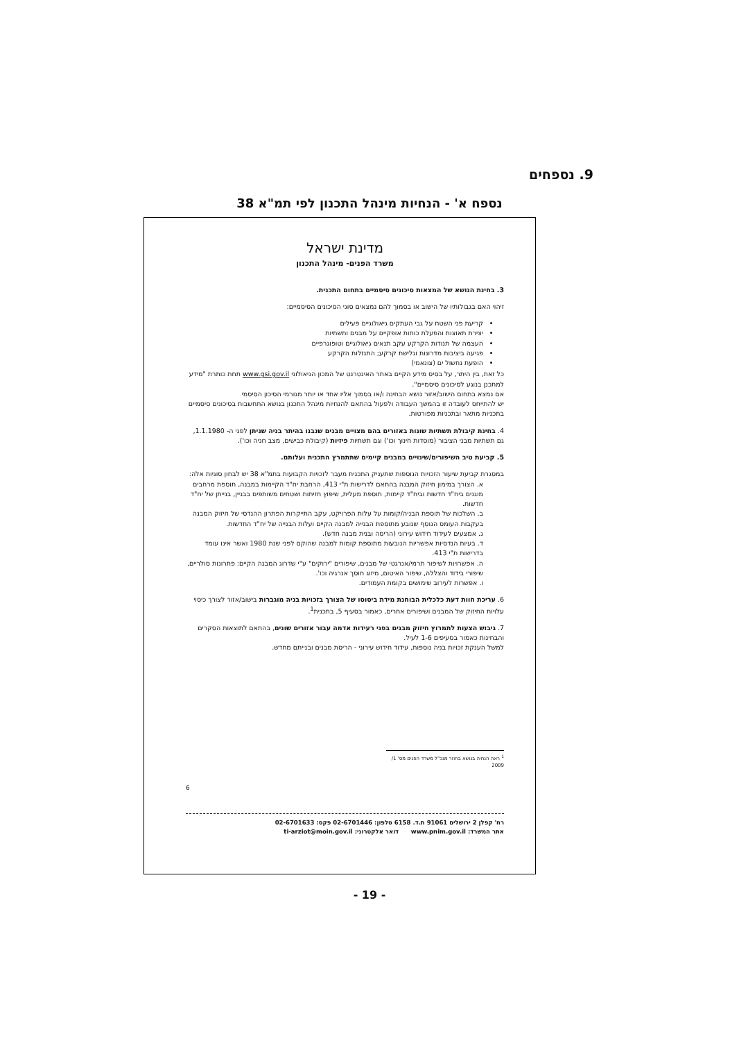9. נספחים
נספח א' - הנחיות מינהל התכנון לפי תמ"א 38
מדינת ישראל
משרד הפנים- מינהל התכנון
3. בחינת הנושא של המצאות סיכונים סיסמיים בתחום התכנית.
זיהוי האם בגבולותיו של הישוב או בסמוך להם נמצאים סוגי הסיכונים הסיסמיים:
קריעת פני השטח על גבי העתקים גיאולוגיים פעילים
יצירת תאוצות והפעלת כוחות אופקיים על מבנים ותשתיות
העצמה של תנודות הקרקע עקב תנאים גיאולוגיים וטופוגרפיים
פגיעה ביציבות מדרונות וגלישת קרקע; התנזלות הקרקע
הופעת נחשול ים (צונאמי)
כל זאת, בין היתר, על בסיס מידע הקיים באתר האינטרנט של המכון הגיאולוגי www.gsi.gov.il תחת כותרת "מידע למתכנן בנוגע לסיכונים סיסמיים".
אם נמצא בתחום הישוב/אזור נושא הבחינה ו/או בסמוך אליו אחד או יותר מגורמי הסיכון הסיסמי
יש להתייחס לעובדה זו בהמשך העבודה ולפעול בהתאם להנחיות מינהל התכנון בנושא התחשבות בסיכונים סיסמיים בתכניות מתאר ובתכניות מפורטות.
4. בחינת קיבולת תשתיות שונות באזורים בהם מצויים מבנים שנבנו בהיתר בניה שניתן לפני ה- 1.1.1980, גם תשתיות מבני הציבור (מוסדות חינוך וכו') וגם תשתיות פיזיות (קיבולת כבישים, מצב חניה וכו').
5. קביעת טיב השיפורים/שינויים במבנים קיימים שתתמרץ התכנית ועלותם.
במסגרת קביעת שיעור הזכויות הנוספות שתעניק התכנית מעבר לזכויות הקבועות בתמ"א 38 יש לבחון סוגיות אלה:
א. הצורך במימון חיזוק המבנה בהתאם לדרישות ת"י 413, הרחבת יח"ד הקיימות במבנה, תוספת מרחבים מוגנים ביח"ד חדשות וביח"ד קיימות, תוספת מעלית, שיפוץ חזיתות ושטחים משותפים בבניין, בנייתן של יח"ד חדשות.
ב. השלכות של תוספת הבניה/קומות על עלות הפרויקט, עקב התייקרות הפתרון ההנדסי של חיזוק המבנה בעקבות העומס הנוסף שנובע מתוספת הבנייה למבנה הקיים ועלות הבנייה של יח"ד החדשות.
ג. אמצעים לעידוד חידוש עירוני (הריסה ובנית מבנה חדש).
ד. בעיות הנדסיות אפשריות הנובעות מתוספת קומות למבנה שהוקם לפני שנת 1980 ואשר אינו עומד בדרישות ת"י 413.
ה. אפשרויות לשיפור תרמי/אנרגטי של מבנים, שיפורים "ירוקים" ע"י שדרוג המבנה הקיים: פתרונות סולריים, שיפורי בידוד והצללה, שיפור האיטום, מיזוג חוסך אנרגיה וכו'.
ו. אפשרות לעירוב שימושים בקומת העמודים.
6. עריכת חוות דעת כלכלית הבוחנת מידת ביסוסו של הצורך בזכויות בניה מוגברות בישוב/אזור לצורך כיסוי עלויות החיזוק של המבנים ושיפורים אחרים, כאמור בסעיף 5, בתכנית<sup>1</sup>.
7. גיבוש הצעות לתמרוץ חיזוק מבנים בפני רעידות אדמה עבור אזורים שונים, בהתאם לתוצאות הסקרים והבחינות כאמור בסעיפים 1-6 לעיל.
למשל הענקת זכויות בניה נוספות, עידוד חידוש עירוני - הריסת מבנים ובנייתם מחדש.
<sup>1</sup> ראה הנחיה בנושא בחוזר מנכ"ל משרד הפנים מס' 1/ 2009
6
רח' קפלן 2 ירושלים 91061 ת.ד. 6158 טלפון: 02-6701446 פקס: 02-6701633
אתר המשרד: www.pnim.gov.il דואר אלקטרוני: ti-arziot@moin.gov.il
- 19 -